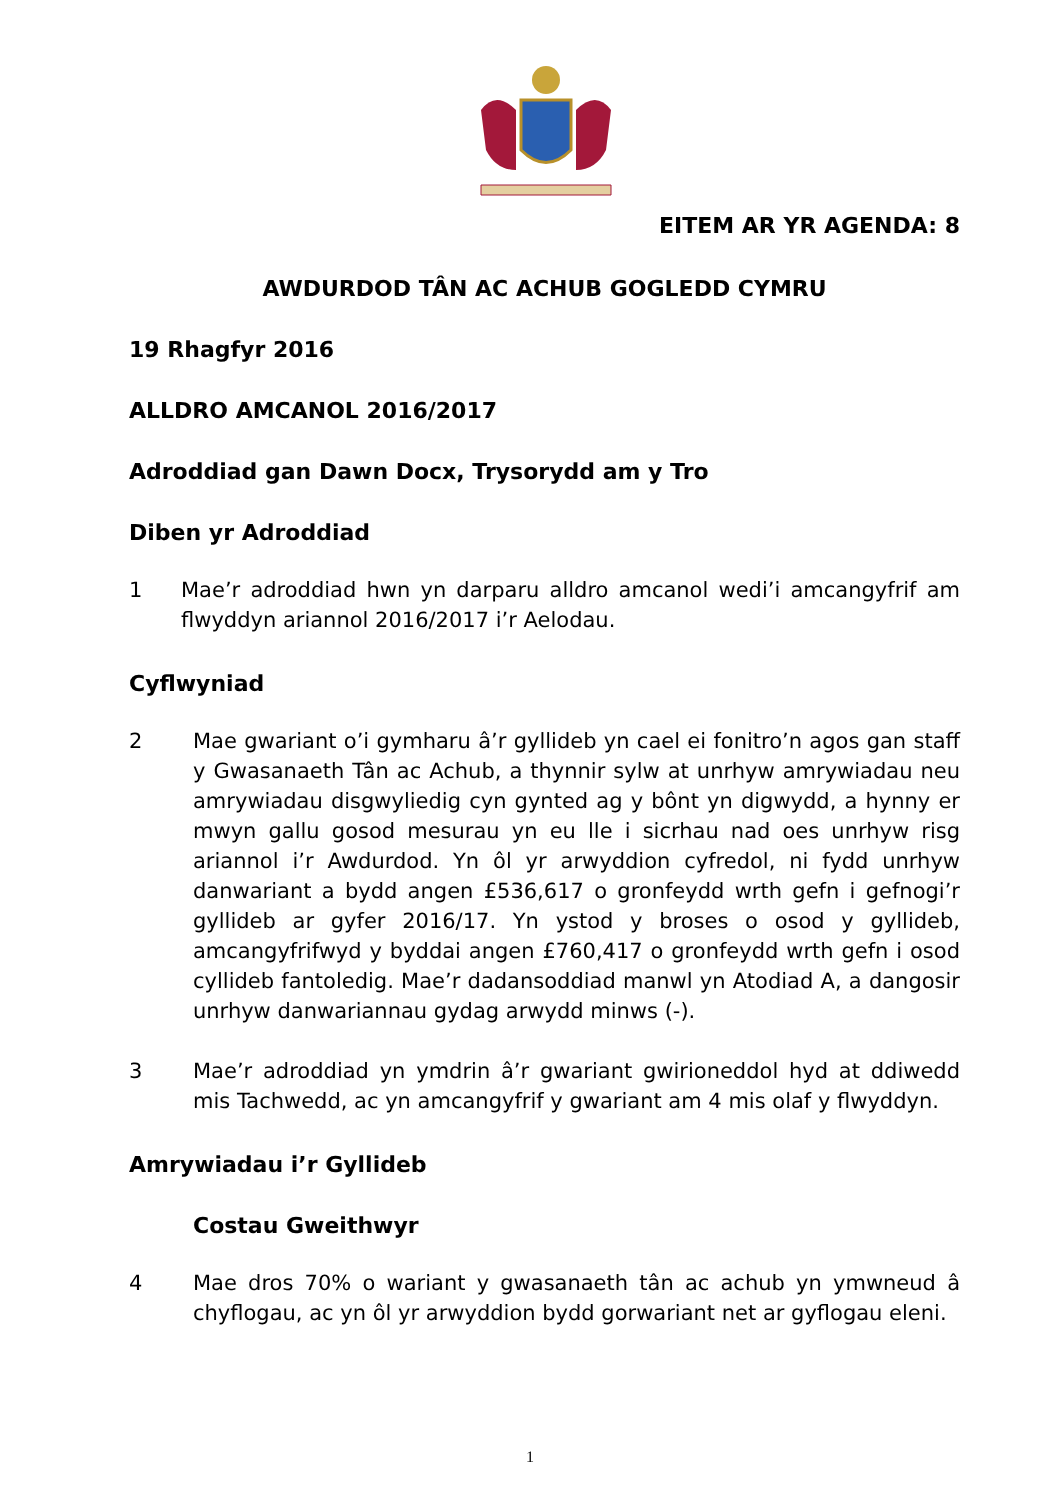EITEM AR YR AGENDA: 8
AWDURDOD TÂN AC ACHUB GOGLEDD CYMRU
19 Rhagfyr 2016
ALLDRO AMCANOL 2016/2017
Adroddiad gan Dawn Docx, Trysorydd am y Tro
Diben yr Adroddiad
1 Mae’r adroddiad hwn yn darparu alldro amcanol wedi’i amcangyfrif am flwyddyn ariannol 2016/2017 i’r Aelodau.
Cyflwyniad
2 Mae gwariant o’i gymharu â’r gyllideb yn cael ei fonitro’n agos gan staff y Gwasanaeth Tân ac Achub, a thynnir sylw at unrhyw amrywiadau neu amrywiadau disgwyliedig cyn gynted ag y bônt yn digwydd, a hynny er mwyn gallu gosod mesurau yn eu lle i sicrhau nad oes unrhyw risg ariannol i’r Awdurdod. Yn ôl yr arwyddion cyfredol, ni fydd unrhyw danwariant a bydd angen £536,617 o gronfeydd wrth gefn i gefnogi’r gyllideb ar gyfer 2016/17. Yn ystod y broses o osod y gyllideb, amcangyfrifwyd y byddai angen £760,417 o gronfeydd wrth gefn i osod cyllideb fantoledig. Mae’r dadansoddiad manwl yn Atodiad A, a dangosir unrhyw danwariannau gydag arwydd minws (-).
3 Mae’r adroddiad yn ymdrin â’r gwariant gwirioneddol hyd at ddiwedd mis Tachwedd, ac yn amcangyfrif y gwariant am 4 mis olaf y flwyddyn.
Amrywiadau i’r Gyllideb
Costau Gweithwyr
4 Mae dros 70% o wariant y gwasanaeth tân ac achub yn ymwneud â chyflogau, ac yn ôl yr arwyddion bydd gorwariant net ar gyflogau eleni.
1